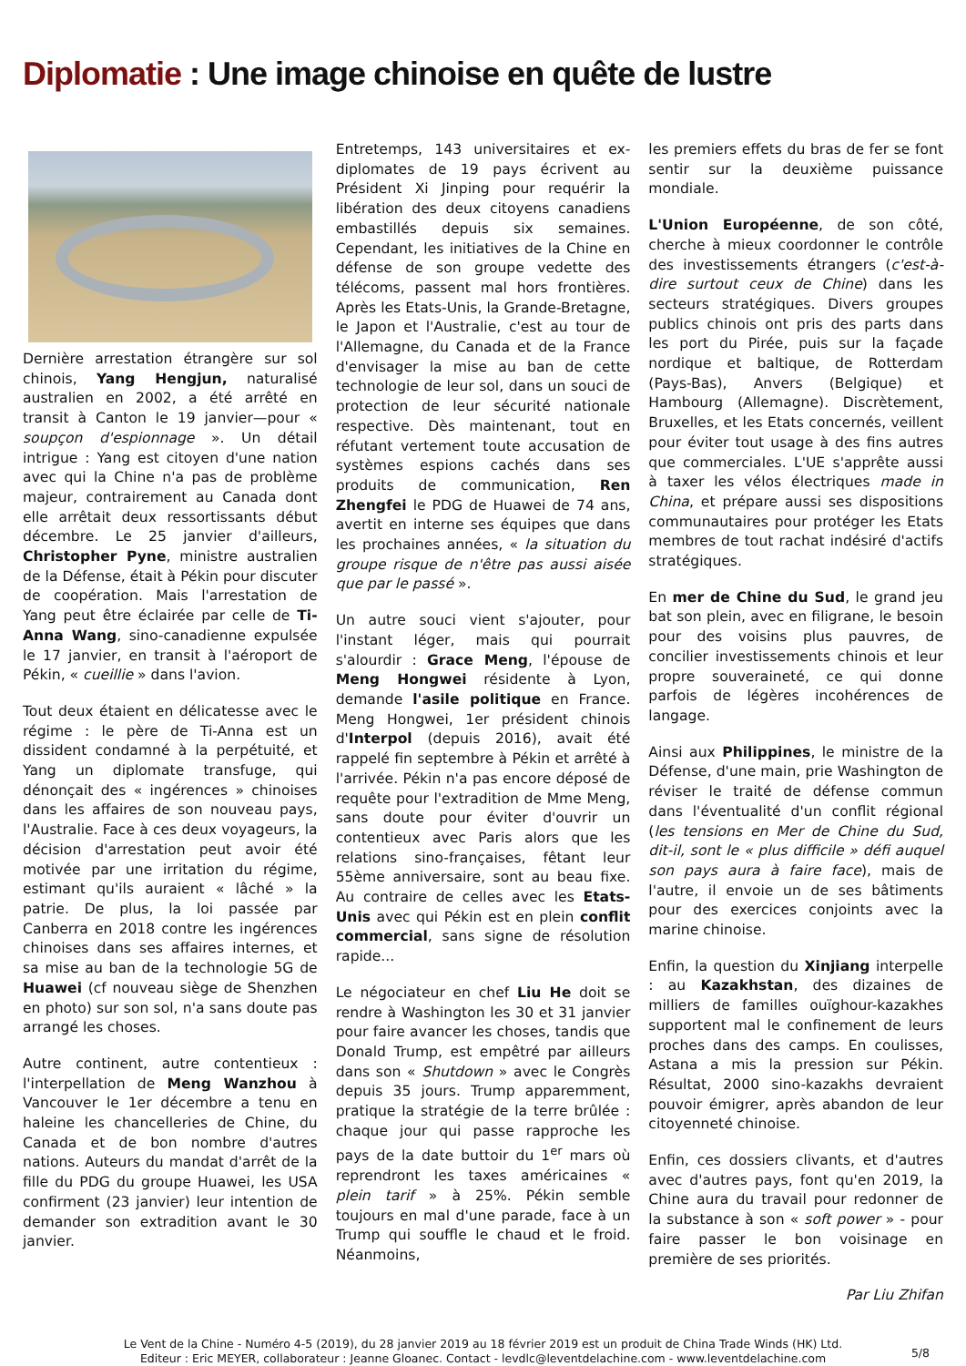Diplomatie : Une image chinoise en quête de lustre
Dernière arrestation étrangère sur sol chinois, Yang Hengjun, naturalisé australien en 2002, a été arrêté en transit à Canton le 19 janvier—pour « soupçon d'espionnage ». Un détail intrigue : Yang est citoyen d'une nation avec qui la Chine n'a pas de problème majeur, contrairement au Canada dont elle arrêtait deux ressortissants début décembre. Le 25 janvier d'ailleurs, Christopher Pyne, ministre australien de la Défense, était à Pékin pour discuter de coopération. Mais l'arrestation de Yang peut être éclairée par celle de Ti-Anna Wang, sino-canadienne expulsée le 17 janvier, en transit à l'aéroport de Pékin, « cueillie » dans l'avion.
Tout deux étaient en délicatesse avec le régime : le père de Ti-Anna est un dissident condamné à la perpétuité, et Yang un diplomate transfuge, qui dénonçait des « ingérences » chinoises dans les affaires de son nouveau pays, l'Australie. Face à ces deux voyageurs, la décision d'arrestation peut avoir été motivée par une irritation du régime, estimant qu'ils auraient « lâché » la patrie. De plus, la loi passée par Canberra en 2018 contre les ingérences chinoises dans ses affaires internes, et sa mise au ban de la technologie 5G de Huawei (cf nouveau siège de Shenzhen en photo) sur son sol, n'a sans doute pas arrangé les choses.
Autre continent, autre contentieux : l'interpellation de Meng Wanzhou à Vancouver le 1er décembre a tenu en haleine les chancelleries de Chine, du Canada et de bon nombre d'autres nations. Auteurs du mandat d'arrêt de la fille du PDG du groupe Huawei, les USA confirment (23 janvier) leur intention de demander son extradition avant le 30 janvier.
Entretemps, 143 universitaires et ex-diplomates de 19 pays écrivent au Président Xi Jinping pour requérir la libération des deux citoyens canadiens embastillés depuis six semaines. Cependant, les initiatives de la Chine en défense de son groupe vedette des télécoms, passent mal hors frontières. Après les Etats-Unis, la Grande-Bretagne, le Japon et l'Australie, c'est au tour de l'Allemagne, du Canada et de la France d'envisager la mise au ban de cette technologie de leur sol, dans un souci de protection de leur sécurité nationale respective. Dès maintenant, tout en réfutant vertement toute accusation de systèmes espions cachés dans ses produits de communication, Ren Zhengfei le PDG de Huawei de 74 ans, avertit en interne ses équipes que dans les prochaines années, « la situation du groupe risque de n'être pas aussi aisée que par le passé ».
Un autre souci vient s'ajouter, pour l'instant léger, mais qui pourrait s'alourdir : Grace Meng, l'épouse de Meng Hongwei résidente à Lyon, demande l'asile politique en France. Meng Hongwei, 1er président chinois d'Interpol (depuis 2016), avait été rappelé fin septembre à Pékin et arrêté à l'arrivée. Pékin n'a pas encore déposé de requête pour l'extradition de Mme Meng, sans doute pour éviter d'ouvrir un contentieux avec Paris alors que les relations sino-françaises, fêtant leur 55ème anniversaire, sont au beau fixe. Au contraire de celles avec les Etats-Unis avec qui Pékin est en plein conflit commercial, sans signe de résolution rapide...
Le négociateur en chef Liu He doit se rendre à Washington les 30 et 31 janvier pour faire avancer les choses, tandis que Donald Trump, est empêtré par ailleurs dans son « Shutdown » avec le Congrès depuis 35 jours. Trump apparemment, pratique la stratégie de la terre brûlée : chaque jour qui passe rapproche les pays de la date buttoir du 1<sup>er</sup> mars où reprendront les taxes américaines « plein tarif » à 25%. Pékin semble toujours en mal d'une parade, face à un Trump qui souffle le chaud et le froid. Néanmoins,
les premiers effets du bras de fer se font sentir sur la deuxième puissance mondiale.
L'Union Européenne, de son côté, cherche à mieux coordonner le contrôle des investissements étrangers (c'est-à-dire surtout ceux de Chine) dans les secteurs stratégiques. Divers groupes publics chinois ont pris des parts dans les port du Pirée, puis sur la façade nordique et baltique, de Rotterdam (Pays-Bas), Anvers (Belgique) et Hambourg (Allemagne). Discrètement, Bruxelles, et les Etats concernés, veillent pour éviter tout usage à des fins autres que commerciales. L'UE s'apprête aussi à taxer les vélos électriques made in China, et prépare aussi ses dispositions communautaires pour protéger les Etats membres de tout rachat indésiré d'actifs stratégiques.
En mer de Chine du Sud, le grand jeu bat son plein, avec en filigrane, le besoin pour des voisins plus pauvres, de concilier investissements chinois et leur propre souveraineté, ce qui donne parfois de légères incohérences de langage.
Ainsi aux Philippines, le ministre de la Défense, d'une main, prie Washington de réviser le traité de défense commun dans l'éventualité d'un conflit régional (les tensions en Mer de Chine du Sud, dit-il, sont le « plus difficile » défi auquel son pays aura à faire face), mais de l'autre, il envoie un de ses bâtiments pour des exercices conjoints avec la marine chinoise.
Enfin, la question du Xinjiang interpelle : au Kazakhstan, des dizaines de milliers de familles ouïghour-kazakhes supportent mal le confinement de leurs proches dans des camps. En coulisses, Astana a mis la pression sur Pékin. Résultat, 2000 sino-kazakhs devraient pouvoir émigrer, après abandon de leur citoyenneté chinoise.
Enfin, ces dossiers clivants, et d'autres avec d'autres pays, font qu'en 2019, la Chine aura du travail pour redonner de la substance à son « soft power » - pour faire passer le bon voisinage en première de ses priorités.
Par Liu Zhifan
Le Vent de la Chine - Numéro 4-5 (2019), du 28 janvier 2019 au 18 février 2019 est un produit de China Trade Winds (HK) Ltd.
Editeur : Eric MEYER, collaborateur : Jeanne Gloanec. Contact - levdlc@leventdelachine.com - www.leventdelachine.com
5/8